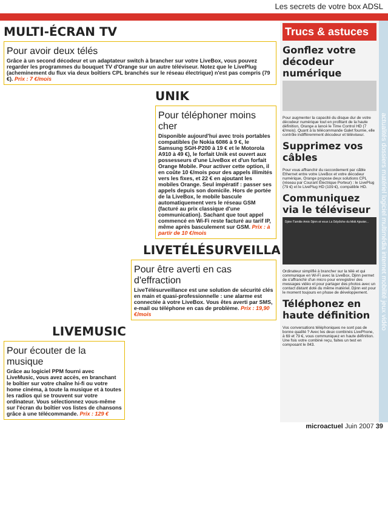Les secrets de votre box ADSL
MULTI-ÉCRAN TV
Pour avoir deux télés
Grâce à un second décodeur et un adaptateur switch à brancher sur votre LiveBox, vous pouvez regarder les programmes du bouquet TV d'Orange sur un autre téléviseur. Notez que le LivePlug (acheminement du flux via deux boîtiers CPL branchés sur le réseau électrique) n'est pas compris (79 €). Prix : 7 €/mois
UNIK
Pour téléphoner moins cher
Disponible aujourd'hui avec trois portables compatibles (le Nokia 6086 à 9 €, le Samsung SGH-P200 à 19 € et le Motorola A910 à 49 €), le forfait Unik est ouvert aux possesseurs d'une LiveBox et d'un forfait Orange Mobile. Pour activer cette option, il en coûte 10 €/mois pour des appels illimités vers les fixes, et 22 € en ajoutant les mobiles Orange. Seul impératif : passer ses appels depuis son domicile. Hors de portée de la LiveBox, le mobile bascule automatiquement vers le réseau GSM (facturé au prix classique d'une communication). Sachant que tout appel commencé en Wi-Fi reste facturé au tarif IP, même après basculement sur GSM. Prix : à partir de 10 €/mois
LIVETÉLÉSURVEILLANCE
Pour être averti en cas d'effraction
LiveTélésurveillance est une solution de sécurité clés en main et quasi-professionnelle : une alarme est connectée à votre LiveBox. Vous êtes averti par SMS, e-mail ou téléphone en cas de problème. Prix : 19,90 €/mois
LIVEMUSIC
Pour écouter de la musique
Grâce au logiciel PPM fourni avec LiveMusic, vous avez accès, en branchant le boîtier sur votre chaîne hi-fi ou votre home cinéma, à toute la musique et à toutes les radios qui se trouvent sur votre ordinateur. Vous sélectionnez vous-même sur l'écran du boîtier vos listes de chansons grâce à une télécommande. Prix : 129 €
Trucs & astuces
Gonflez votre décodeur numérique
Pour augmenter la capacité du disque dur de votre décodeur numérique tout en profitant de la haute définition, Orange a lancé le Time Control HD (7 €/mois). Quant à la télécommande Galet fournie, elle contrôle indifféremment décodeur et téléviseur.
Supprimez vos câbles
Pour vous affranchir du raccordement par câble Ethernet entre votre LiveBox et votre décodeur numérique, Orange propose deux solutions CPL (réseau par Courant Électrique Porteur) : le LivePlug (79 €) et le LivePlug HD (109 €), compatible HD.
Communiquez via le téléviseur
Djinn Famille Amis Djinn et vous La Dépêche du Midi Ajouter...
Ordinateur simplifié à brancher sur la télé et qui communique en Wi-Fi avec la LiveBox, Djinn permet de s'affranchir d'un micro pour enregistrer des messages vidéo et pour partager des photos avec un contact distant doté du même matériel. Djinn est pour le moment toujours en phase de développement.
Téléphonez en haute définition
Vos conversations téléphoniques ne sont pas de bonne qualité ? Avec les deux combinés LivePhone, à 69 et 79 €, vous communiquez en haute définition. Une fois votre combiné reçu, faites un test en composant le 843.
actualités dossiers matériel logiciel multimédia internet mobilité jeux vidéo
microactuel Juin 2007 39